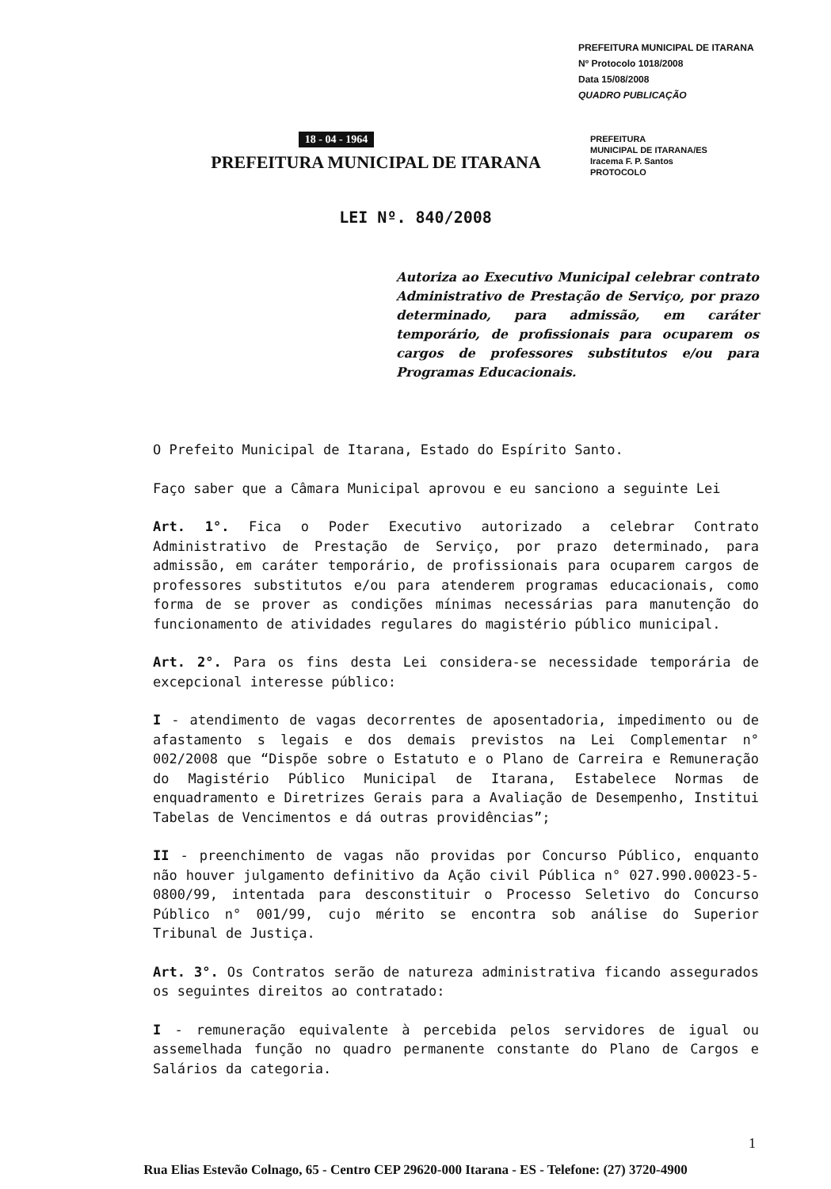PREFEITURA MUNICIPAL DE ITARANA
Nº Protocolo 1018/2008
Data 15/08/2008
QUADRO PUBLICAÇÃO
PREFEITURA
MUNICIPAL DE ITARANA/ES
Iracema F. P. Santos
PROTOCOLO
18 - 04 - 1964
PREFEITURA MUNICIPAL DE ITARANA
LEI Nº. 840/2008
Autoriza ao Executivo Municipal celebrar contrato Administrativo de Prestação de Serviço, por prazo determinado, para admissão, em caráter temporário, de profissionais para ocuparem os cargos de professores substitutos e/ou para Programas Educacionais.
O Prefeito Municipal de Itarana, Estado do Espírito Santo.
Faço saber que a Câmara Municipal aprovou e eu sanciono a seguinte Lei
Art. 1°. Fica o Poder Executivo autorizado a celebrar Contrato Administrativo de Prestação de Serviço, por prazo determinado, para admissão, em caráter temporário, de profissionais para ocuparem cargos de professores substitutos e/ou para atenderem programas educacionais, como forma de se prover as condições mínimas necessárias para manutenção do funcionamento de atividades regulares do magistério público municipal.
Art. 2°. Para os fins desta Lei considera-se necessidade temporária de excepcional interesse público:
I - atendimento de vagas decorrentes de aposentadoria, impedimento ou de afastamento s legais e dos demais previstos na Lei Complementar n° 002/2008 que “Dispõe sobre o Estatuto e o Plano de Carreira e Remuneração do Magistério Público Municipal de Itarana, Estabelece Normas de enquadramento e Diretrizes Gerais para a Avaliação de Desempenho, Institui Tabelas de Vencimentos e dá outras providências”;
II - preenchimento de vagas não providas por Concurso Público, enquanto não houver julgamento definitivo da Ação civil Pública n° 027.990.00023-5-0800/99, intentada para desconstituir o Processo Seletivo do Concurso Público n° 001/99, cujo mérito se encontra sob análise do Superior Tribunal de Justiça.
Art. 3°. Os Contratos serão de natureza administrativa ficando assegurados os seguintes direitos ao contratado:
I - remuneração equivalente à percebida pelos servidores de igual ou assemelhada função no quadro permanente constante do Plano de Cargos e Salários da categoria.
1
Rua Elias Estevão Colnago, 65 - Centro CEP 29620-000 Itarana - ES - Telefone: (27) 3720-4900